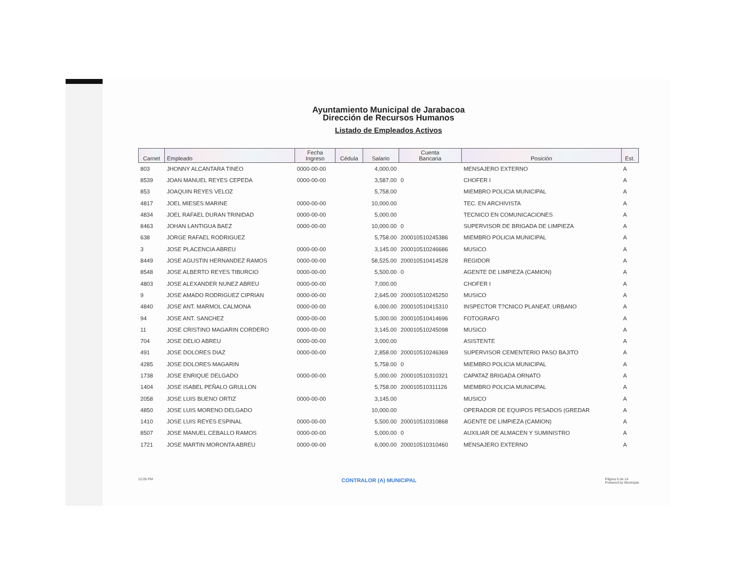Ayuntamiento Municipal de Jarabacoa
Dirección de Recursos Humanos
Listado de Empleados Activos
| Carnet | Empleado | Fecha Ingreso | Cédula | Salario | Cuenta Bancaria | Posición | Est. |
| --- | --- | --- | --- | --- | --- | --- | --- |
| 803 | JHONNY ALCANTARA TINEO | 0000-00-00 | | 4,000.00 | | MENSAJERO EXTERNO | A |
| 8539 | JOAN MANUEL REYES CEPEDA | 0000-00-00 | | 3,587.00 | 0 | CHOFER I | A |
| 853 | JOAQUIN REYES VELOZ | | | 5,758.00 | | MIEMBRO POLICIA MUNICIPAL | A |
| 4817 | JOEL MIESES MARINE | 0000-00-00 | | 10,000.00 | | TEC. EN ARCHIVISTA | A |
| 4834 | JOEL RAFAEL DURAN TRINIDAD | 0000-00-00 | | 5,000.00 | | TECNICO EN COMUNICACIONES | A |
| 8463 | JOHAN LANTIGUA BAEZ | 0000-00-00 | | 10,000.00 | 0 | SUPERVISOR DE BRIGADA DE LIMPIEZA | A |
| 638 | JORGE RAFAEL RODRIGUEZ | | | 5,758.00 | 200010510245386 | MIEMBRO POLICIA MUNICIPAL | A |
| 3 | JOSE PLACENCIA ABREU | 0000-00-00 | | 3,145.00 | 200010510246686 | MUSICO | A |
| 8449 | JOSE AGUSTIN HERNANDEZ RAMOS | 0000-00-00 | | 58,525.00 | 200010510414528 | REGIDOR | A |
| 8548 | JOSE ALBERTO REYES TIBURCIO | 0000-00-00 | | 5,500.00 | 0 | AGENTE DE LIMPIEZA (CAMION) | A |
| 4803 | JOSE ALEXANDER NUNEZ ABREU | 0000-00-00 | | 7,000.00 | | CHOFER I | A |
| 9 | JOSE AMADO RODRIGUEZ CIPRIAN | 0000-00-00 | | 2,645.00 | 200010510245250 | MUSICO | A |
| 4840 | JOSE ANT. MARMOL CALMONA | 0000-00-00 | | 6,000.00 | 200010510415310 | INSPECTOR T?CNICO PLANEAT. URBANO | A |
| 94 | JOSE ANT. SANCHEZ | 0000-00-00 | | 5,000.00 | 200010510414696 | FOTOGRAFO | A |
| 11 | JOSE CRISTINO MAGARIN CORDERO | 0000-00-00 | | 3,145.00 | 200010510245098 | MUSICO | A |
| 704 | JOSE DELIO ABREU | 0000-00-00 | | 3,000.00 | | ASISTENTE | A |
| 491 | JOSE DOLORES DIAZ | 0000-00-00 | | 2,858.00 | 200010510246369 | SUPERVISOR CEMENTERIO PASO BAJITO | A |
| 4285 | JOSE DOLORES MAGARIN | | | 5,758.00 | 0 | MIEMBRO POLICIA MUNICIPAL | A |
| 1738 | JOSE ENRIQUE DELGADO | 0000-00-00 | | 5,000.00 | 200010510310321 | CAPATAZ BRIGADA ORNATO | A |
| 1404 | JOSE ISABEL PEÑALO GRULLON | | | 5,758.00 | 200010510311126 | MIEMBRO POLICIA MUNICIPAL | A |
| 2058 | JOSE LUIS BUENO ORTIZ | 0000-00-00 | | 3,145.00 | | MUSICO | A |
| 4850 | JOSE LUIS MORENO DELGADO | | | 10,000.00 | | OPERADOR DE EQUIPOS PESADOS (GREDAR | A |
| 1410 | JOSE LUIS REYES ESPINAL | 0000-00-00 | | 5,500.00 | 200010510310868 | AGENTE DE LIMPIEZA (CAMION) | A |
| 8507 | JOSE MANUEL CEBALLO RAMOS | 0000-00-00 | | 5,000.00 | 0 | AUXILIAR DE ALMACEN Y SUMINISTRO | A |
| 1721 | JOSE MARTIN MORONTA ABREU | 0000-00-00 | | 6,000.00 | 200010510310460 | MENSAJERO EXTERNO | A |
12:26 PM CONTRALOR (A) MUNICIPAL Página 6 de 14
Powered by Municipia